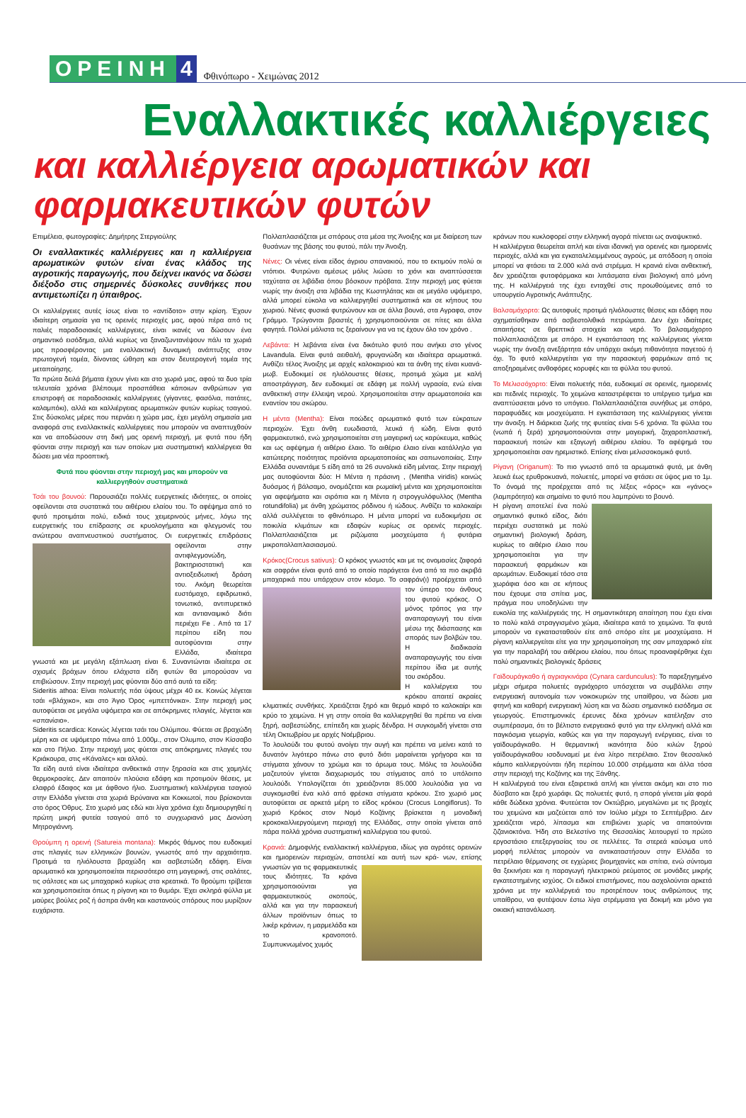ΟΡΕΙΝΗ 4 Φθινόπωρο - Χειμώνας 2012
Εναλλακτικές καλλιέργειες
και καλλιέργεια αρωματικών και φαρμακευτικών φυτών
Επιμέλεια, φωτογραφίες: Δημήτρης Στεργιούλης
Οι εναλλακτικές καλλιέργειες και η καλλιέργεια αρωματικών φυτών είναι ένας κλάδος της αγροτικής παραγωγής, που δείχνει ικανός να δώσει διέξοδο στις σημερινές δύσκολες συνθήκες που αντιμετωπίζει η ύπαιθρος.
Οι καλλιέργειες αυτές ίσως είναι το «αντίδοτο» στην κρίση. Έχουν ιδιαίτερη σημασία για τις ορεινές περιοχές μας, αφού πέρα από τις παλιές παραδοσιακές καλλιέργειες, είναι ικανές να δώσουν ένα σημαντικό εισόδημα, αλλά κυρίως να ξαναζωντανέψουν πάλι τα χωριά μας προσφέροντας μια εναλλακτική δυναμική ανάπτυξης στον πρωτογενή τομέα, δίνοντας ώθηση και στον δευτερογενή τομέα της μεταποίησης.
Τα πρώτα δειλά βήματα έχουν γίνει και στο χωριό μας, αφού τα δυο τρία τελευταία χρόνια βλέπουμε προσπάθεια κάποιων ανθρώπων για επιστροφή σε παραδοσιακές καλλιέργειες (γίγαντες, φασόλια, πατάτες, καλαμπόκι), αλλά και καλλιέργειας αρωματικών φυτών κυρίως τσαγιού. Στις δύσκολες μέρες που περνάει η χώρα μας, έχει μεγάλη σημασία μια αναφορά στις εναλλακτικές καλλιέργειες που μπορούν να αναπτυχθούν και να αποδώσουν στη δική μας ορεινή περιοχή, με φυτά που ήδη φύονται στην περιοχή και των οποίων μια συστηματική καλλιέργεια θα δώσει μια νέα προοπτική.
Φυτά που φύονται στην περιοχή μας και μπορούν να καλλιεργηθούν συστηματικά
Τσάι του βουνού: Παρουσιάζει πολλές ευεργετικές ιδιότητες, οι οποίες οφείλονται στα συστατικά του αιθέριου ελαίου του. Το αφέψημα από το φυτό προτιμάται πολύ, ειδικά τους χειμερινούς μήνες, λόγω της ευεργετικής του επίδρασης σε κρυολογήματα και φλεγμονές του ανώτερου αναπνευστικού συστήματος. Οι ευεργετικές επιδράσεις οφείλονται στην αντιφλεγμονώδη, βακτηριοστατική και αντιοξειδωτική δράση του. Ακόμη θεωρείται ευστόμαχο, εφιδρωτικό, τονωτικό, αντιπυρετικό και αντιαναιμικό διότι περιέχει Fe . Από τα 17 περίπου είδη που αυτοφύονται στην Ελλάδα, ιδιαίτερα γνωστά και με μεγάλη εξάπλωση είναι 6. Συναντώνται ιδιαίτερα σε σχισμές βράχων όπου ελάχιστα είδη φυτών θα μπορούσαν να επιβιώσουν. Στην περιοχή μας φύονται δύο από αυτά τα είδη:
Sideritis athoa: Είναι πολυετής πόα ύψους μέχρι 40 εκ. Κοινώς λέγεται τσάι «βλάχικο», και στο Άγιο Όρος «μπεττόνικα». Στην περιοχή μας αυτοφύεται σε μεγάλα υψόμετρα και σε απόκρημνες πλαγιές, λέγεται και «σπανίσιο».
Sideritis scardica: Κοινώς λέγεται τσάι του Ολύμπου. Φύεται σε βραχώδη μέρη και σε υψόμετρο πάνω από 1.000μ., στον Όλυμπο, στον Κίσσαβο και στο Πήλιο. Στην περιοχή μας φύεται στις απόκρημνες πλαγιές του Κριάκουρα, στις «Κάναλες» και αλλού.
Τα είδη αυτά είναι ιδιαίτερα ανθεκτικά στην ξηρασία και στις χαμηλές θερμοκρασίες. Δεν απαιτούν πλούσια εδάφη και προτιμούν θέσεις, με ελαφρό έδαφος και με άφθονο ήλιο. Συστηματική καλλιέργεια τσαγιού στην Ελλάδα γίνεται στα χωριά Βρύναινα και Κοκκωτοί, που βρίσκονται στο όρος Όθρυς. Στο χωριό μας εδώ και λίγα χρόνια έχει δημιουργηθεί η πρώτη μικρή φυτεία τσαγιού από το συγχωριανό μας Διονύση Μητρογιάννη.
Θρούμπη η ορεινή (Satureia montana): Μικρός θάμνος που ευδοκιμεί στις πλαγιές των ελληνικών βουνών, γνωστός από την αρχαιότητα. Προτιμά τα ηλιόλουστα βραχώδη και ασβεστώδη εδάφη. Είναι αρωματικό και χρησιμοποιείται περισσότερο στη μαγειρική, στις σαλάτες, τις σάλτσες και ως μπαχαρικό κυρίως στα κρεατικά. Το θρούμπι τρίβεται και χρησιμοποιείται όπως η ρίγανη και το θυμάρι. Έχει σκληρά φύλλα με μαύρες βούλες ροζ ή άσπρα άνθη και καστανούς σπόρους που μυρίζουν ευχάριστα.
Πολλαπλασιάζεται με σπόρους στα μέσα της Άνοιξης και με διαίρεση των θυσάνων της βάσης του φυτού, πάλι την Άνοιξη.
Νένες: Οι νένες είναι είδος άγριου σπανακιού, που το εκτιμούν πολύ οι ντόπιοι. Φυτρώνει αμέσως μόλις λιώσει το χιόνι και αναπτύσσεται ταχύτατα σε λιβάδια όπου βόσκουν πρόβατα. Στην περιοχή μας φύεται νωρίς την άνοιξη στα λιβάδια της Κωστηλάτας και σε μεγάλο υψόμετρο, αλλά μπορεί εύκολα να καλλιεργηθεί συστηματικά και σε κήπους του χωριού. Νένες φυσικά φυτρώνουν και σε άλλα βουνά, στα Αγραφα, στον Γράμμο. Τρώγονται βραστές ή χρησιμοποιούνται σε πίτες και άλλα φαγητά. Πολλοί μάλιστα τις ξεραίνουν για να τις έχουν όλο τον χρόνο .
Λεβάντα: Η λεβάντα είναι ένα δικότυλο φυτό που ανήκει στο γένος Lavandula. Είναι φυτά αειθαλή, φρυγανώδη και ιδιαίτερα αρωματικά. Ανθίζει τέλος Άνοιξης με αρχές καλοκαιριού και τα άνθη της είναι κυανά-μωβ. Ευδοκιμεί σε ηλιόλουστες θέσεις, προτιμά χώμα με καλή αποστράγγιση, δεν ευδοκιμεί σε εδάφη με πολλή υγρασία, ενώ είναι ανθεκτική στην έλλειψη νερού. Χρησιμοποιείται στην αρωματοποιία και εναντίον του σκώρου.
Η μέντα (Mentha): Είναι ποώδες αρωματικό φυτό των εύκρατων περιοχών. Έχει άνθη ευωδιαστά, λευκά ή ιώδη. Είναι φυτό φαρμακευτικό, ενώ χρησιμοποιείται στη μαγειρική ως καρύκευμα, καθώς και ως αφέψημα ή αιθέριο έλαιο. Το αιθέριο έλαιο είναι κατάλληλο για κατώτερης ποιότητας προϊόντα αρωματοποιίας και σαπωνοποιίας. Στην Ελλάδα συναντάμε 5 είδη από τα 26 συνολικά είδη μέντας. Στην περιοχή μας αυτοφύονται δύο: Η Μέντα η πράσινη , (Mentha viridis) κοινώς δυόσμος ή βάλσαμο, ονομάζεται και ρωμαϊκή μέντα και χρησιμοποιείται για αφεψήματα και σιρόπια και η Μέντα η στρογγυλόφυλλος (Mentha rotundifolia) με άνθη χρώματος ρόδινου ή ιώδους. Ανθίζει το καλοκαίρι αλλά συλλέγεται το φθινόπωρο. Η μέντα μπορεί να ευδοκιμήσει σε ποικιλία κλιμάτων και εδαφών κυρίως σε ορεινές περιοχές. Πολλαπλασιάζεται με ριζώματα μοσχεύματα ή φυτάρια μικροπολλαπλασιασμού.
Κρόκος(Crocus sativus): Ο κρόκος γνωστός και με τις ονομασίες ζαφορά και σαφράνι είναι φυτό από το οποίο παράγεται ένα από τα πιο ακριβά μπαχαρικά που υπάρχουν στον κόσμο. Το σαφράν(ι) προέρχεται από τον ύπερο του άνθους του φυτού κρόκος. Ο μόνος τρόπος για την αναπαραγωγή του είναι μέσω της διάσπασης και σποράς των βολβών του. Η διαδικασία αναπαραγωγής του είναι περίπου ίδια με αυτής του σκόρδου.
Η καλλιέργεια του κρόκου απαιτεί ακραίες κλιματικές συνθήκες. Χρειάζεται ξηρό και θερμό καιρό το καλοκαίρι και κρύο το χειμώνα. Η γη στην οποία θα καλλιεργηθεί θα πρέπει να είναι ξηρή, ασβεστώδης, επίπεδη και χωρίς δένδρα. Η συγκομιδή γίνεται στα τέλη Οκτωβρίου με αρχές Νοέμβριου.
Το λουλούδι του φυτού ανοίγει την αυγή και πρέπει να μείνει κατά το δυνατόν λιγότερο πάνω στο φυτό διότι μαραίνεται γρήγορα και τα στίγματα χάνουν το χρώμα και το άρωμα τους. Μόλις τα λουλούδια μαζευτούν γίνεται διαχωρισμός του στίγματος από το υπόλοιπο λουλούδι. Υπολογίζεται ότι χρειάζονται 85.000 λουλούδια για να συγκομισθεί ένα κιλό από φρέσκα στίγματα κρόκου. Στο χωριό μας αυτοφύεται σε αρκετά μέρη το είδος κρόκου (Crocus Longiflorus). Το χωριό Κρόκος στον Νομό Κοζάνης βρίσκεται η μοναδική κροκοκαλλιεργούμενη περιοχή της Ελλάδας, στην οποία γίνεται από πάρα πολλά χρόνια συστηματική καλλιέργεια του φυτού.
Κρανιά: Δημοφιλής εναλλακτική καλλιέργεια, ιδίως για αγρότες ορεινών και ημιορεινών περιοχών, αποτελεί και αυτή των κρά- νων, επίσης γνωστών για τις φαρμακευτικές τους ιδιότητες. Τα κράνα χρησιμοποιούνται για φαρμακευτικούς σκοπούς, αλλά και για την παρασκευή άλλων προϊόντων όπως το λικέρ κράνων, η μαρμελάδα και το κρανοποτό. Συμπυκνωμένος χυμός
κράνων που κυκλοφορεί στην ελληνική αγορά πίνεται ως αναψυκτικό.
Η καλλιέργεια θεωρείται απλή και είναι ιδανική για ορεινές και ημιορεινές περιοχές, αλλά και για εγκαταλελειμμένους αγρούς, με απόδοση η οποία μπορεί να φτάσει τα 2.000 κιλά ανά στρέμμα. Η κρανιά είναι ανθεκτική, δεν χρειάζεται φυτοφάρμακα και λιπάσματα είναι βιολογική από μόνη της. Η καλλιέργειά της έχει ενταχθεί στις προωθούμενες από το υπουργείο Αγροτικής Ανάπτυξης.
Βαλσαμόχορτο: Ως αυτοφυές προτιμά ηλιόλουστες θέσεις και εδάφη που σχηματίσθηκαν από ασβεστολιθικά πετρώματα. Δεν έχει ιδιαίτερες απαιτήσεις σε θρεπτικά στοιχεία και νερό. Το βαλσαμόχορτο πολλαπλασιάζεται με σπόρο. Η εγκατάσταση της καλλιέργειας γίνεται νωρίς την άνοιξη ανεξάρτητα εάν υπάρχει ακόμη πιθανότητα παγετού ή όχι. Το φυτό καλλιεργείται για την παρασκευή φαρμάκων από τις αποξηραμένες ανθοφόρες κορυφές και τα φύλλα του φυτού.
Το Μελισσόχορτο: Είναι πολυετής πόα, ευδοκιμεί σε ορεινές, ημιορεινές και πεδινές περιοχές. Το χειμώνα καταστρέφεται το υπέργειο τμήμα και αναπτύσσεται μόνο το υπόγειο. Πολλαπλασιάζεται συνήθως με σπόρο, παραφυάδες και μοσχεύματα. Η εγκατάσταση της καλλιέργειας γίνεται την άνοιξη. Η διάρκεια ζωής της φυτείας είναι 5-6 χρόνια. Τα φύλλα του (νωπά ή ξερά) χρησιμοποιούνται στην μαγειρική, ζαχαροπλαστική, παρασκευή ποτών και εξαγωγή αιθέριου ελαίου. Το αφέψημά του χρησιμοποιείται σαν ηρεμιστικό. Επίσης είναι μελισσοκομικό φυτό.
Ρίγανη (Origanum): Το πιο γνωστό από τα αρωματικά φυτά, με άνθη λευκά έως ερυθροκυανά, πολυετές, μπορεί να φτάσει σε ύψος μια το 1μ. Το όνομά της προέρχεται από τις λέξεις «όρος» και «γάνος» (λαμπρότητα) και σημαίνει το φυτό που λαμπρύνει το βουνό.
Η ρίγανη αποτελεί ένα πολύ σημαντικό φυτικό είδος, διότι περιέχει συστατικά με πολύ σημαντική βιολογική δράση, κυρίως το αιθέριο έλαιο που χρησιμοποιείται για την παρασκευή φαρμάκων και αρωμάτων. Ευδοκιμεί τόσο στα χωράφια όσο και σε κήπους που έχουμε στα σπίτια μας, πράγμα που υποδηλώνει την ευκολία της καλλιέργειάς της. Η σημαντικότερη απαίτηση που έχει είναι το πολύ καλά στραγγισμένο χώμα, ιδιαίτερα κατά το χειμώνα. Τα φυτά μπορούν να εγκατασταθούν είτε από σπόρο είτε με μοσχεύματα. Η ρίγανη καλλιεργείται είτε για την χρησιμοποίηση της σαν μπαχαρικό είτε για την παραλαβή του αιθέριου ελαίου, που όπως προαναφέρθηκε έχει πολύ σημαντικές βιολογικές δράσεις
Γαϊδουράγκαθο ή αγριαγκινάρα (Cynara cardunculus): Το παρεξηγημένο μέχρι σήμερα πολυετές αγριόχορτο υπόσχεται να συμβάλλει στην ενεργειακή αυτονομία των νοικοκυριών της υπαίθρου, να δώσει μια φτηνή και καθαρή ενεργειακή λύση και να δώσει σημαντικό εισόδημα σε γεωργούς. Επιστημονικές έρευνες δέκα χρόνων κατέληξαν στο συμπέρασμα, ότι το βέλτιστο ενεργειακό φυτό για την ελληνική αλλά και παγκόσμια γεωργία, καθώς και για την παραγωγή ενέργειας, είναι το γαϊδουράγκαθο. Η θερμαντική ικανότητα δύο κιλών ξηρού γαϊδουράγκαθου ισοδυναμεί με ένα λίτρο πετρέλαιο. Στον θεσσαλικό κάμπο καλλιεργούνται ήδη περίπου 10.000 στρέμματα και άλλα τόσα στην περιοχή της Κοζάνης και της Ξάνθης.
Η καλλιέργειά του είναι εξαιρετικά απλή και γίνεται ακόμη και στο πιο δύσβατο και ξερό χωράφι. Ως πολυετές φυτό, η σπορά γίνεται μία φορά κάθε δώδεκα χρόνια. Φυτεύεται τον Οκτώβριο, μεγαλώνει με τις βροχές του χειμώνα και μαζεύεται από τον Ιούλιο μέχρι το Σεπτέμβριο. Δεν χρειάζεται νερό, λίπασμα και επιβιώνει χωρίς να απαιτούνται ζιζανιοκτόνα. Ήδη στο Βελεστίνο της Θεσσαλίας λειτουργεί το πρώτο εργοστάσιο επεξεργασίας του σε πελλέτες. Τα στερεά καύσιμα υπό μορφή πελλέτας μπορούν να αντικαταστήσουν στην Ελλάδα το πετρέλαιο θέρμανσης σε εγχώριες βιομηχανίες και σπίτια, ενώ σύντομα θα ξεκινήσει και η παραγωγή ηλεκτρικού ρεύματος σε μονάδες μικρής εγκατεστημένης ισχύος. Οι ειδικοί επιστήμονες, που ασχολούνται αρκετά χρόνια με την καλλιέργειά του προτρέπουν τους ανθρώπους της υπαίθρου, να φυτέψουν έστω λίγα στρέμματα για δοκιμή και μόνο για οικιακή κατανάλωση.